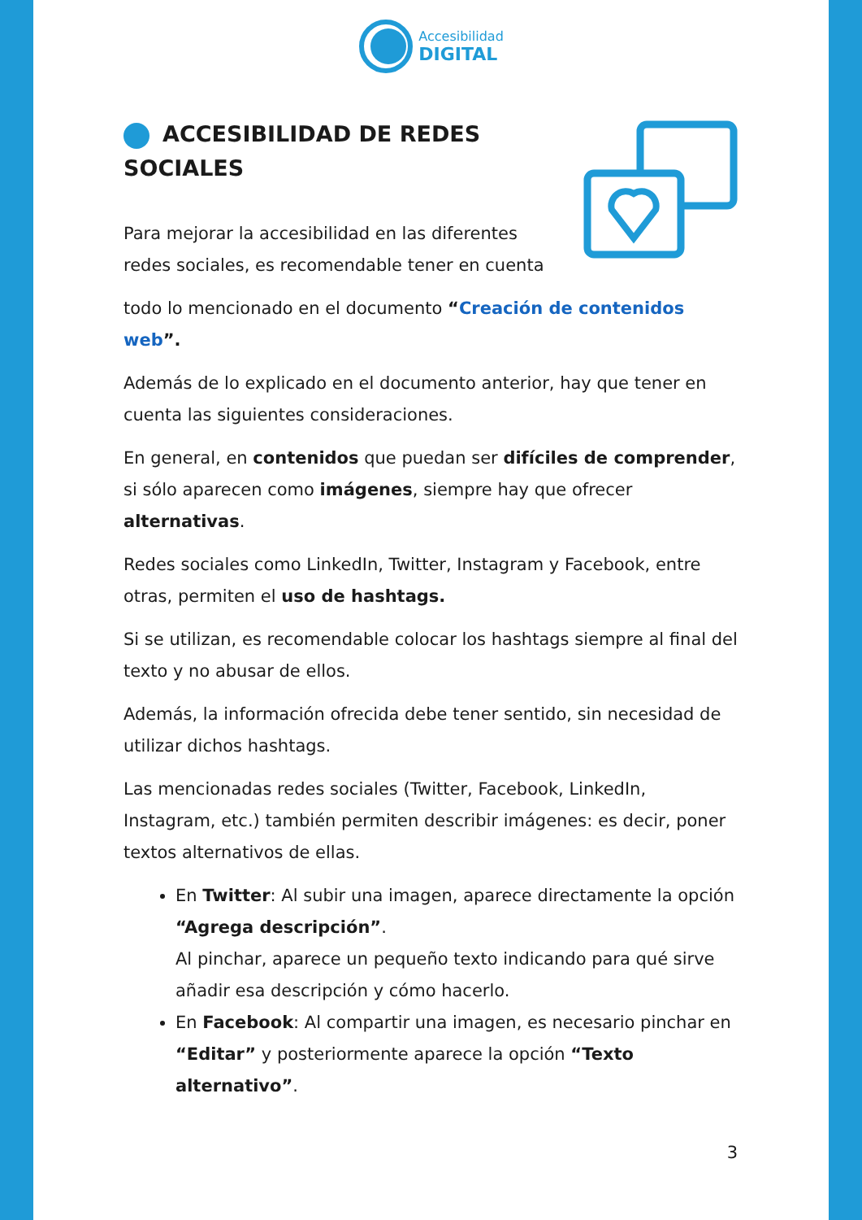Accesibilidad
DIGITAL
ACCESIBILIDAD DE REDES SOCIALES
Para mejorar la accesibilidad en las diferentes redes sociales, es recomendable tener en cuenta
todo lo mencionado en el documento “Creación de contenidos web”.
Además de lo explicado en el documento anterior, hay que tener en cuenta las siguientes consideraciones.
En general, en contenidos que puedan ser difíciles de comprender, si sólo aparecen como imágenes, siempre hay que ofrecer alternativas.
Redes sociales como LinkedIn, Twitter, Instagram y Facebook, entre otras, permiten el uso de hashtags.
Si se utilizan, es recomendable colocar los hashtags siempre al final del texto y no abusar de ellos.
Además, la información ofrecida debe tener sentido, sin necesidad de utilizar dichos hashtags.
Las mencionadas redes sociales (Twitter, Facebook, LinkedIn, Instagram, etc.) también permiten describir imágenes: es decir, poner textos alternativos de ellas.
En Twitter: Al subir una imagen, aparece directamente la opción “Agrega descripción”.
Al pinchar, aparece un pequeño texto indicando para qué sirve añadir esa descripción y cómo hacerlo.
En Facebook: Al compartir una imagen, es necesario pinchar en “Editar” y posteriormente aparece la opción “Texto alternativo”.
3